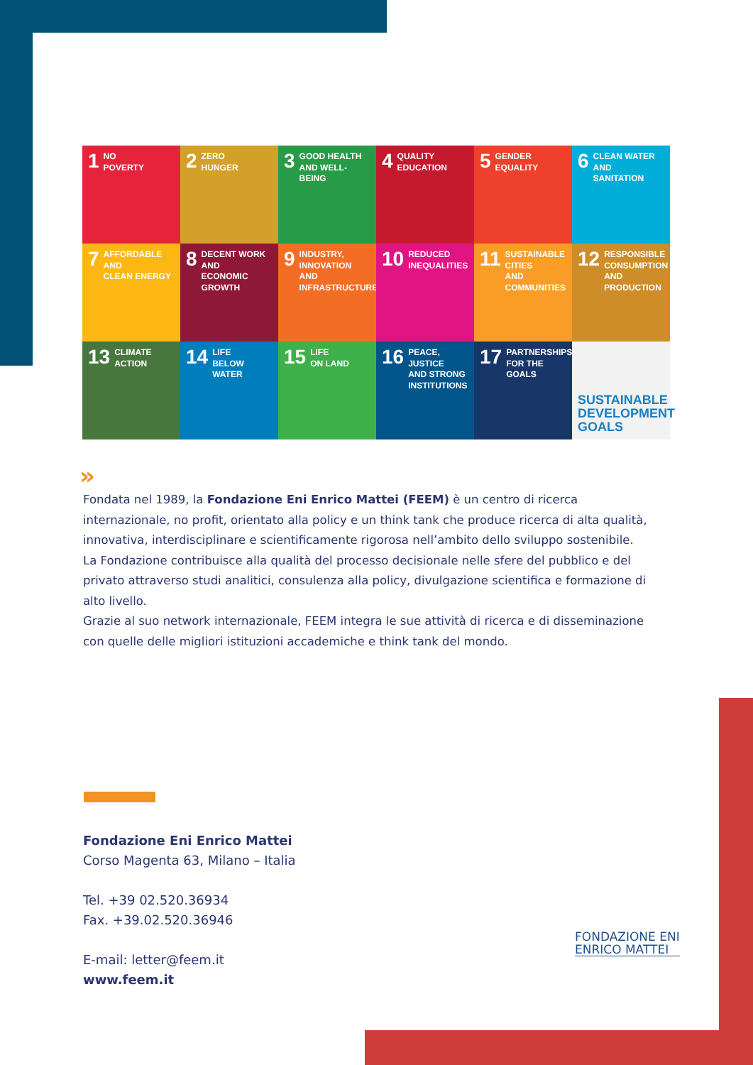1 NO
POVERTY
2 ZERO
HUNGER
3 GOOD HEALTH
AND WELL-BEING
4 QUALITY
EDUCATION
5 GENDER
EQUALITY
6 CLEAN WATER
AND SANITATION
7 AFFORDABLE AND
CLEAN ENERGY
8 DECENT WORK AND
ECONOMIC GROWTH
9 INDUSTRY, INNOVATION
AND INFRASTRUCTURE
10 REDUCED
INEQUALITIES
11 SUSTAINABLE CITIES
AND COMMUNITIES
12 RESPONSIBLE
CONSUMPTION
AND PRODUCTION
13 CLIMATE
ACTION
14 LIFE
BELOW WATER
15 LIFE
ON LAND
16 PEACE, JUSTICE
AND STRONG
INSTITUTIONS
17 PARTNERSHIPS
FOR THE GOALS
SUSTAINABLE
DEVELOPMENT
GOALS
»
Fondata nel 1989, la Fondazione Eni Enrico Mattei (FEEM) è un centro di ricerca internazionale, no profit, orientato alla policy e un think tank che produce ricerca di alta qualità, innovativa, interdisciplinare e scientificamente rigorosa nell’ambito dello sviluppo sostenibile.
La Fondazione contribuisce alla qualità del processo decisionale nelle sfere del pubblico e del privato attraverso studi analitici, consulenza alla policy, divulgazione scientifica e formazione di alto livello.
Grazie al suo network internazionale, FEEM integra le sue attività di ricerca e di disseminazione con quelle delle migliori istituzioni accademiche e think tank del mondo.
Fondazione Eni Enrico Mattei
Corso Magenta 63, Milano – Italia
Tel. +39 02.520.36934
Fax. +39.02.520.36946
E-mail: letter@feem.it
www.feem.it
FONDAZIONE ENI
ENRICO MATTEI